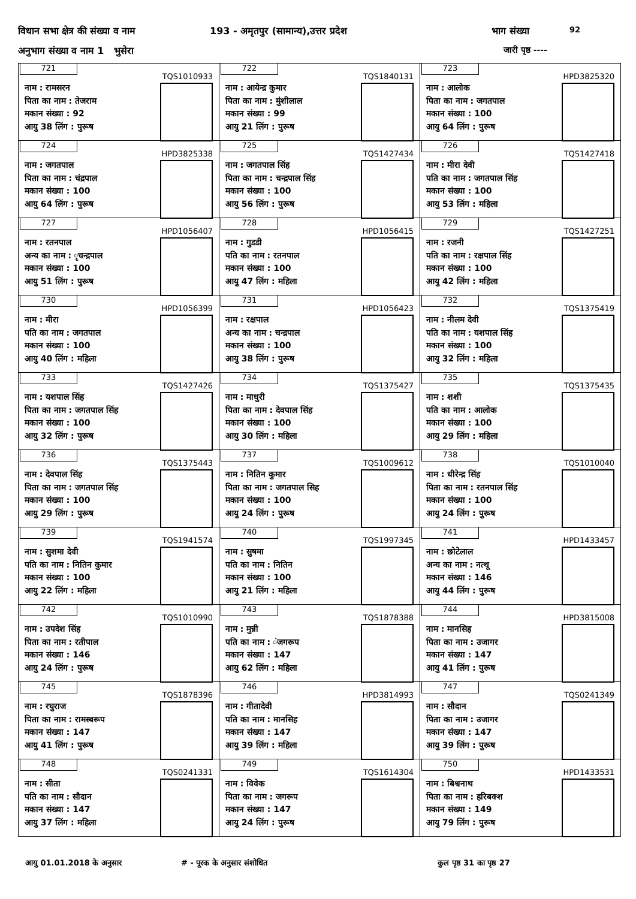विधान सभा क्षेत्र की संख्या व नाम
193 - अमृतपुर (सामान्य),उत्तर प्रदेश
भाग संख्या 92
अनुभाग संख्या व नाम 1 भुसेरा जारी पृष्ठ ----
| 721 TQS1010933 नाम : रामसरन पिता का नाम : तेजराम मकान संख्या : 92 आयु 38 लिंग : पुरूष | 722 TQS1840131 नाम : आयेन्द्र कुमार पिता का नाम : मुंशीलाल मकान संख्या : 99 आयु 21 लिंग : पुरूष | 723 HPD3825320 नाम : आलोक पिता का नाम : जगतपाल मकान संख्या : 100 आयु 64 लिंग : पुरूष |
| 724 HPD3825338 नाम : जगतपाल पिता का नाम : चंद्रपाल मकान संख्या : 100 आयु 64 लिंग : पुरूष | 725 TQS1427434 नाम : जगतपाल सिंह पिता का नाम : चन्द्रपाल सिंह मकान संख्या : 100 आयु 56 लिंग : पुरूष | 726 TQS1427418 नाम : मीरा देवी पति का नाम : जगतपाल सिंह मकान संख्या : 100 आयु 53 लिंग : महिला |
| 727 HPD1056407 नाम : रतनपाल अन्य का नाम : ृचन्द्रपाल मकान संख्या : 100 आयु 51 लिंग : पुरूष | 728 HPD1056415 नाम : गुडडी पति का नाम : रतनपाल मकान संख्या : 100 आयु 47 लिंग : महिला | 729 TQS1427251 नाम : रजनी पति का नाम : रक्षपाल सिंह मकान संख्या : 100 आयु 42 लिंग : महिला |
| 730 HPD1056399 नाम : मीरा पति का नाम : जगतपाल मकान संख्या : 100 आयु 40 लिंग : महिला | 731 HPD1056423 नाम : रक्षपाल अन्य का नाम : चन्द्रपाल मकान संख्या : 100 आयु 38 लिंग : पुरूष | 732 TQS1375419 नाम : नीलम देवी पति का नाम : यशपाल सिंह मकान संख्या : 100 आयु 32 लिंग : महिला |
| 733 TQS1427426 नाम : यशपाल सिंह पिता का नाम : जगतपाल सिंह मकान संख्या : 100 आयु 32 लिंग : पुरूष | 734 TQS1375427 नाम : माधुरी पिता का नाम : देवपाल सिंह मकान संख्या : 100 आयु 30 लिंग : महिला | 735 TQS1375435 नाम : शशी पति का नाम : आलोक मकान संख्या : 100 आयु 29 लिंग : महिला |
| 736 TQS1375443 नाम : देवपाल सिंह पिता का नाम : जगतपाल सिंह मकान संख्या : 100 आयु 29 लिंग : पुरूष | 737 TQS1009612 नाम : नितिन कुमार पिता का नाम : जगतपाल सिह मकान संख्या : 100 आयु 24 लिंग : पुरूष | 738 TQS1010040 नाम : धीरेन्द्र सिंह पिता का नाम : रतनपाल सिंह मकान संख्या : 100 आयु 24 लिंग : पुरूष |
| 739 TQS1941574 नाम : सुशमा देवी पति का नाम : नितिन कुमार मकान संख्या : 100 आयु 22 लिंग : महिला | 740 TQS1997345 नाम : सुषमा पति का नाम : नितिन मकान संख्या : 100 आयु 21 लिंग : महिला | 741 HPD1433457 नाम : छोटेलाल अन्य का नाम : नत्थू मकान संख्या : 146 आयु 44 लिंग : पुरूष |
| 742 TQS1010990 नाम : उपदेश सिंह पिता का नाम : रतीपाल मकान संख्या : 146 आयु 24 लिंग : पुरूष | 743 TQS1878388 नाम : मुन्नी पति का नाम : ंजगरूप मकान संख्या : 147 आयु 62 लिंग : महिला | 744 HPD3815008 नाम : मानसिह पिता का नाम : उजागर मकान संख्या : 147 आयु 41 लिंग : पुरूष |
| 745 TQS1878396 नाम : रघुराज पिता का नाम : रामस्बरूप मकान संख्या : 147 आयु 41 लिंग : पुरूष | 746 HPD3814993 नाम : गीतादेवी पति का नाम : मानसिह मकान संख्या : 147 आयु 39 लिंग : महिला | 747 TQS0241349 नाम : सौदान पिता का नाम : उजागर मकान संख्या : 147 आयु 39 लिंग : पुरूष |
| 748 TQS0241331 नाम : सीता पति का नाम : सौदान मकान संख्या : 147 आयु 37 लिंग : महिला | 749 TQS1614304 नाम : विवेक पिता का नाम : जगरूप मकान संख्या : 147 आयु 24 लिंग : पुरूष | 750 HPD1433531 नाम : बिश्वनाथ पिता का नाम : हरिबक्श मकान संख्या : 149 आयु 79 लिंग : पुरूष |
आयु 01.01.2018 के अनुसार # - पूरक के अनुसार संशोधित कुल पृष्ठ 31 का पृष्ठ 27